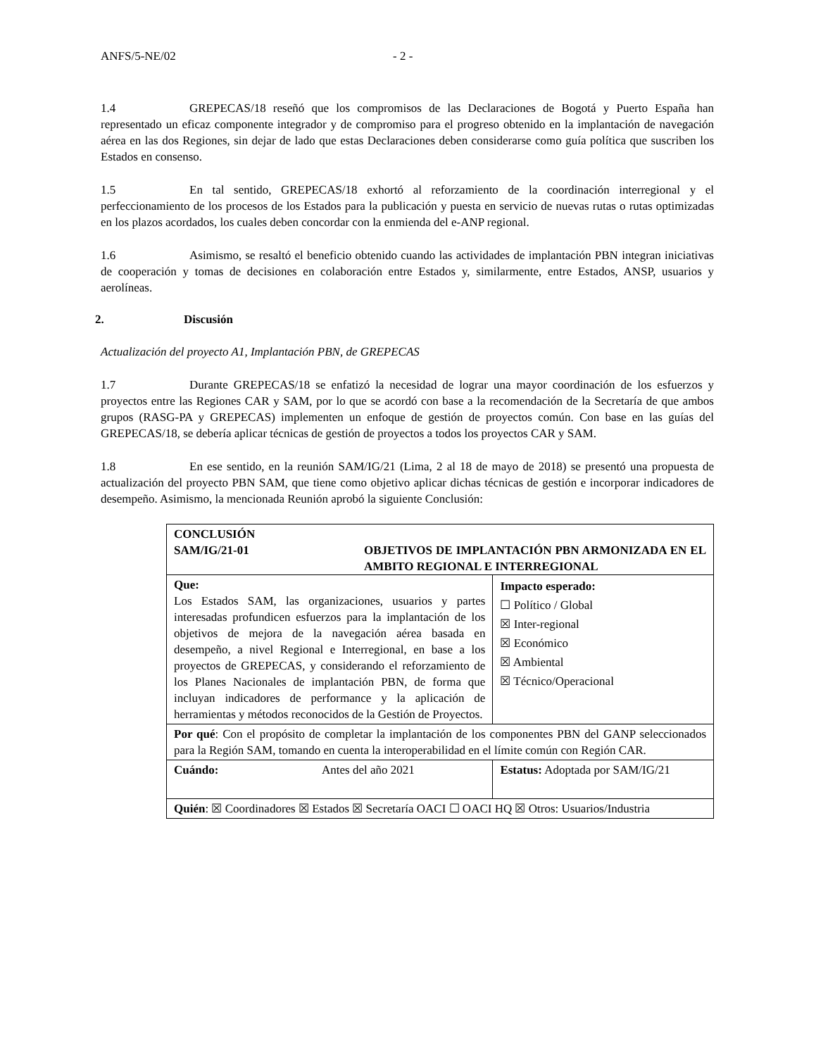ANFS/5-NE/02 - 2 -
1.4 GREPECAS/18 reseñó que los compromisos de las Declaraciones de Bogotá y Puerto España han representado un eficaz componente integrador y de compromiso para el progreso obtenido en la implantación de navegación aérea en las dos Regiones, sin dejar de lado que estas Declaraciones deben considerarse como guía política que suscriben los Estados en consenso.
1.5 En tal sentido, GREPECAS/18 exhortó al reforzamiento de la coordinación interregional y el perfeccionamiento de los procesos de los Estados para la publicación y puesta en servicio de nuevas rutas o rutas optimizadas en los plazos acordados, los cuales deben concordar con la enmienda del e-ANP regional.
1.6 Asimismo, se resaltó el beneficio obtenido cuando las actividades de implantación PBN integran iniciativas de cooperación y tomas de decisiones en colaboración entre Estados y, similarmente, entre Estados, ANSP, usuarios y aerolíneas.
2. Discusión
Actualización del proyecto A1, Implantación PBN, de GREPECAS
1.7 Durante GREPECAS/18 se enfatizó la necesidad de lograr una mayor coordinación de los esfuerzos y proyectos entre las Regiones CAR y SAM, por lo que se acordó con base a la recomendación de la Secretaría de que ambos grupos (RASG-PA y GREPECAS) implementen un enfoque de gestión de proyectos común. Con base en las guías del GREPECAS/18, se debería aplicar técnicas de gestión de proyectos a todos los proyectos CAR y SAM.
1.8 En ese sentido, en la reunión SAM/IG/21 (Lima, 2 al 18 de mayo de 2018) se presentó una propuesta de actualización del proyecto PBN SAM, que tiene como objetivo aplicar dichas técnicas de gestión e incorporar indicadores de desempeño. Asimismo, la mencionada Reunión aprobó la siguiente Conclusión:
| CONCLUSIÓN SAM/IG/21-01 OBJETIVOS DE IMPLANTACIÓN PBN ARMONIZADA EN EL AMBITO REGIONAL E INTERREGIONAL | | | |
| Que: Los Estados SAM, las organizaciones, usuarios y partes interesadas profundicen esfuerzos para la implantación de los objetivos de mejora de la navegación aérea basada en desempeño, a nivel Regional e Interregional, en base a los proyectos de GREPECAS, y considerando el reforzamiento de los Planes Nacionales de implantación PBN, de forma que incluyan indicadores de performance y la aplicación de herramientas y métodos reconocidos de la Gestión de Proyectos. | | | Impacto esperado: ☐ Político / Global ☒ Inter-regional ☒ Económico ☒ Ambiental ☒ Técnico/Operacional |
| Por qué : Con el propósito de completar la implantación de los componentes PBN del GANP seleccionados para la Región SAM, tomando en cuenta la interoperabilidad en el límite común con Región CAR. | | | |
| Cuándo: | Antes del año 2021 | Estatus: Adoptada por SAM/IG/21 | |
| Quién : ☒ Coordinadores ☒ Estados ☒ Secretaría OACI ☐ OACI HQ ☒ Otros: Usuarios/Industria | | | |